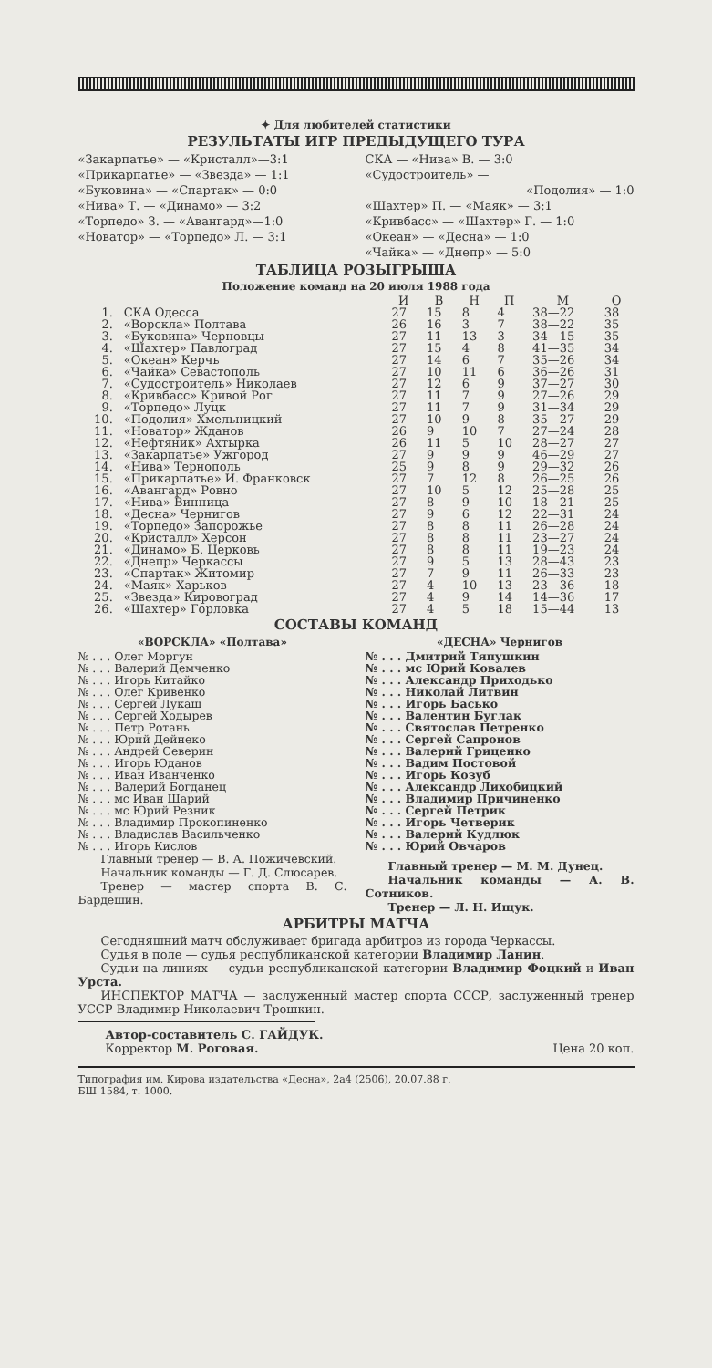✦ Для любителей статистики
РЕЗУЛЬТАТЫ ИГР ПРЕДЫДУЩЕГО ТУРА
«Закарпатье» — «Кристалл»—3:1
«Прикарпатье» — «Звезда» — 1:1
«Буковина» — «Спартак» — 0:0
«Нива» Т. — «Динамо» — 3:2
«Торпедо» З. — «Авангард»—1:0
«Новатор» — «Торпедо» Л. — 3:1
СКА — «Нива» В. — 3:0
«Судостроитель» —
«Подолия» — 1:0
«Шахтер» П. — «Маяк» — 3:1
«Кривбасс» — «Шахтер» Г. — 1:0
«Океан» — «Десна» — 1:0
«Чайка» — «Днепр» — 5:0
ТАБЛИЦА РОЗЫГРЫША
Положение команд на 20 июля 1988 года
| | | И | В | Н | П | М | О |
| --- | --- | --- | --- | --- | --- | --- | --- |
| 1. | СКА Одесса | 27 | 15 | 8 | 4 | 38—22 | 38 |
| 2. | «Ворскла» Полтава | 26 | 16 | 3 | 7 | 38—22 | 35 |
| 3. | «Буковина» Черновцы | 27 | 11 | 13 | 3 | 34—15 | 35 |
| 4. | «Шахтер» Павлоград | 27 | 15 | 4 | 8 | 41—35 | 34 |
| 5. | «Океан» Керчь | 27 | 14 | 6 | 7 | 35—26 | 34 |
| 6. | «Чайка» Севастополь | 27 | 10 | 11 | 6 | 36—26 | 31 |
| 7. | «Судостроитель» Николаев | 27 | 12 | 6 | 9 | 37—27 | 30 |
| 8. | «Кривбасс» Кривой Рог | 27 | 11 | 7 | 9 | 27—26 | 29 |
| 9. | «Торпедо» Луцк | 27 | 11 | 7 | 9 | 31—34 | 29 |
| 10. | «Подолия» Хмельницкий | 27 | 10 | 9 | 8 | 35—27 | 29 |
| 11. | «Новатор» Жданов | 26 | 9 | 10 | 7 | 27—24 | 28 |
| 12. | «Нефтяник» Ахтырка | 26 | 11 | 5 | 10 | 28—27 | 27 |
| 13. | «Закарпатье» Ужгород | 27 | 9 | 9 | 9 | 46—29 | 27 |
| 14. | «Нива» Тернополь | 25 | 9 | 8 | 9 | 29—32 | 26 |
| 15. | «Прикарпатье» И. Франковск | 27 | 7 | 12 | 8 | 26—25 | 26 |
| 16. | «Авангард» Ровно | 27 | 10 | 5 | 12 | 25—28 | 25 |
| 17. | «Нива» Винница | 27 | 8 | 9 | 10 | 18—21 | 25 |
| 18. | «Десна» Чернигов | 27 | 9 | 6 | 12 | 22—31 | 24 |
| 19. | «Торпедо» Запорожье | 27 | 8 | 8 | 11 | 26—28 | 24 |
| 20. | «Кристалл» Херсон | 27 | 8 | 8 | 11 | 23—27 | 24 |
| 21. | «Динамо» Б. Церковь | 27 | 8 | 8 | 11 | 19—23 | 24 |
| 22. | «Днепр» Черкассы | 27 | 9 | 5 | 13 | 28—43 | 23 |
| 23. | «Спартак» Житомир | 27 | 7 | 9 | 11 | 26—33 | 23 |
| 24. | «Маяк» Харьков | 27 | 4 | 10 | 13 | 23—36 | 18 |
| 25. | «Звезда» Кировоград | 27 | 4 | 9 | 14 | 14—36 | 17 |
| 26. | «Шахтер» Горловка | 27 | 4 | 5 | 18 | 15—44 | 13 |
СОСТАВЫ КОМАНД
«ВОРСКЛА» «Полтава»
№ . . . Олег Моргун
№ . . . Валерий Демченко
№ . . . Игорь Китайко
№ . . . Олег Кривенко
№ . . . Сергей Лукаш
№ . . . Сергей Ходырев
№ . . . Петр Ротань
№ . . . Юрий Дейнеко
№ . . . Андрей Северин
№ . . . Игорь Юданов
№ . . . Иван Иванченко
№ . . . Валерий Богданец
№ . . . мс Иван Шарий
№ . . . мс Юрий Резник
№ . . . Владимир Прокопиненко
№ . . . Владислав Васильченко
№ . . . Игорь Кислов
Главный тренер — В. А. Пожичевский.
Начальник команды — Г. Д. Слюсарев.
Тренер — мастер спорта В. С. Бардешин.
«ДЕСНА» Чернигов
№ . . . Дмитрий Тяпушкин
№ . . . мс Юрий Ковалев
№ . . . Александр Приходько
№ . . . Николай Литвин
№ . . . Игорь Басько
№ . . . Валентин Буглак
№ . . . Святослав Петренко
№ . . . Сергей Сапронов
№ . . . Валерий Гриценко
№ . . . Вадим Постовой
№ . . . Игорь Козуб
№ . . . Александр Лихобицкий
№ . . . Владимир Причиненко
№ . . . Сергей Петрик
№ . . . Игорь Четверик
№ . . . Валерий Кудлюк
№ . . . Юрий Овчаров
Главный тренер — М. М. Дунец.
Начальник команды — А. В. Сотников.
Тренер — Л. Н. Ищук.
АРБИТРЫ МАТЧА
Сегодняшний матч обслуживает бригада арбитров из города Черкассы.
Судья в поле — судья республиканской категории Владимир Ланин.
Судьи на линиях — судьи республиканской категории Владимир Фоцкий и Иван Урста.
ИНСПЕКТОР МАТЧА — заслуженный мастер спорта СССР, заслуженный тренер УССР Владимир Николаевич Трошкин.
Автор-составитель С. ГАЙДУК.
Корректор М. Роговая.
Цена 20 коп.
Типография им. Кирова издательства «Десна», 2а4 (2506), 20.07.88 г.
БШ 1584, т. 1000.